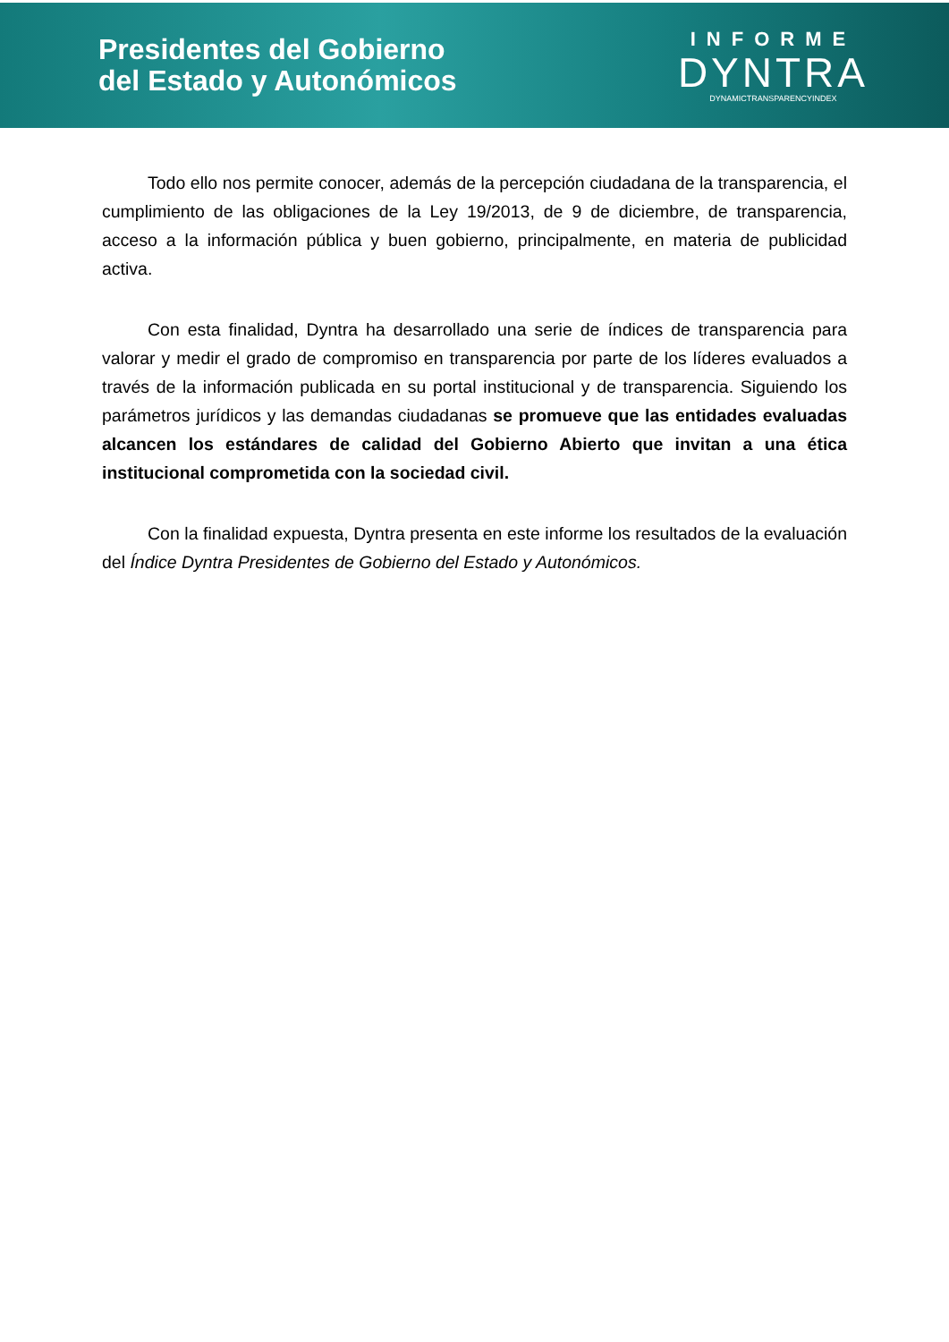Presidentes del Gobierno
del Estado y Autonómicos
INFORME
DYNTRA
DYNAMICTRANSPARENCYINDEX
Todo ello nos permite conocer, además de la percepción ciudadana de la transparencia, el cumplimiento de las obligaciones de la Ley 19/2013, de 9 de diciembre, de transparencia, acceso a la información pública y buen gobierno, principalmente, en materia de publicidad activa.
Con esta finalidad, Dyntra ha desarrollado una serie de índices de transparencia para valorar y medir el grado de compromiso en transparencia por parte de los líderes evaluados a través de la información publicada en su portal institucional y de transparencia. Siguiendo los parámetros jurídicos y las demandas ciudadanas se promueve que las entidades evaluadas alcancen los estándares de calidad del Gobierno Abierto que invitan a una ética institucional comprometida con la sociedad civil.
Con la finalidad expuesta, Dyntra presenta en este informe los resultados de la evaluación del Índice Dyntra Presidentes de Gobierno del Estado y Autonómicos.